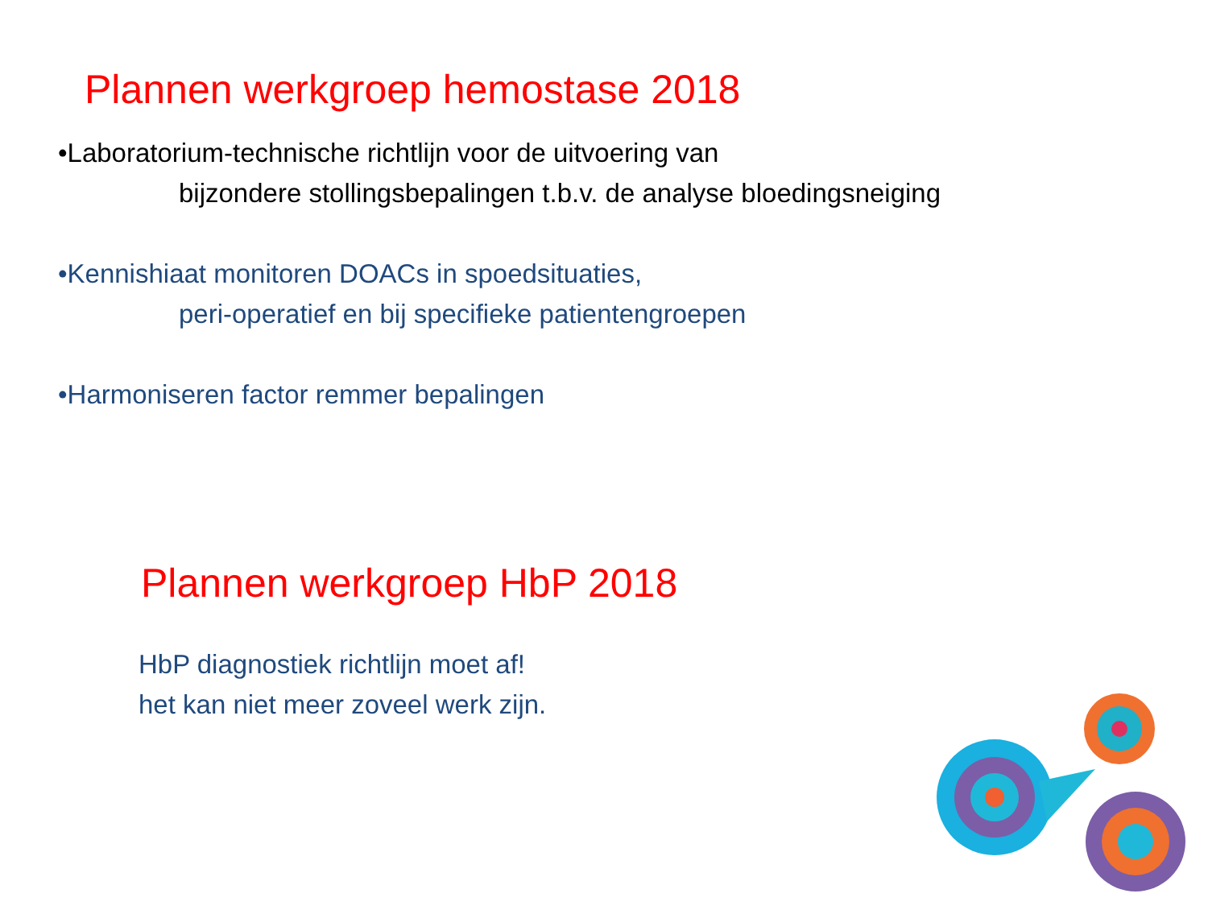Plannen werkgroep hemostase 2018
•Laboratorium-technische richtlijn voor de uitvoering van
bijzondere stollingsbepalingen t.b.v. de analyse bloedingsneiging
•Kennishiaat monitoren DOACs in spoedsituaties,
peri-operatief en bij specifieke patientengroepen
•Harmoniseren factor remmer bepalingen
Plannen werkgroep HbP 2018
HbP diagnostiek richtlijn moet af!
het kan niet meer zoveel werk zijn.